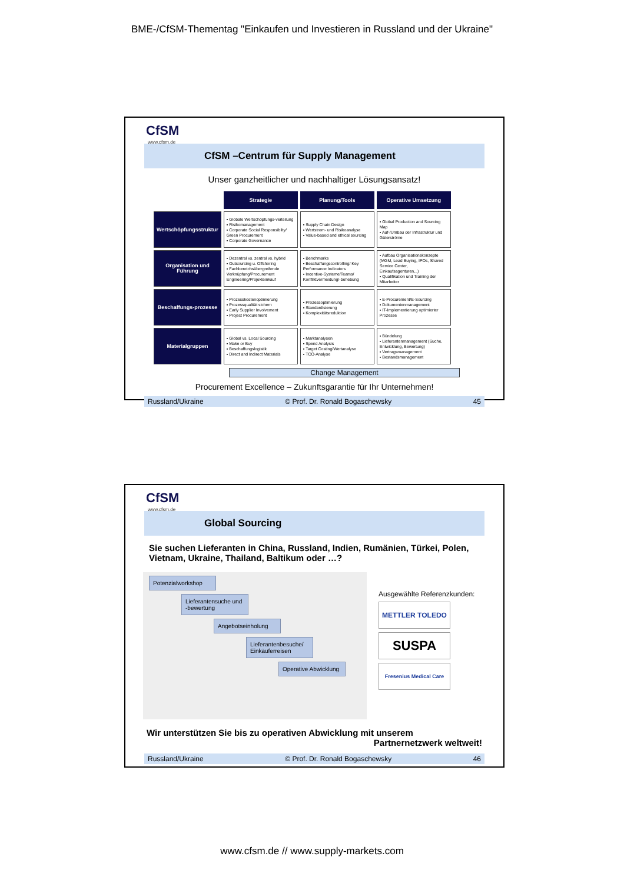BME-/CfSM-Thementag "Einkaufen und Investieren in Russland und der Ukraine"
CfSM
www.cfsm.de
CfSM –Centrum für Supply Management
Unser ganzheitlicher und nachhaltiger Lösungsansatz!
| | Strategie | Planung/Tools | Operative Umsetzung |
| Wertschöpfungsstruktur | ▪ Globale Wertschöpfungs-verteilung ▪ Risikomanagement ▪ Corporate Social Responsibilty/ Green Procurement ▪ Corporate Governance | ▪ Supply Chain Design ▪ Wertstrom- und Risikoanalyse ▪ Value-based and ethical sourcing | ▪ Global Production and Sourcing Map ▪ Auf-/Umbau der Infrastruktur und Güterströme |
| Organisation und Führung | ▪ Dezentral vs. zentral vs. hybrid ▪ Outsourcing u. Offshoring ▪ Fachbereichsübergreifende Verknüpfung/Procurement Engineering/Projekteinkauf | ▪ Benchmarks ▪ Beschaffungscontrolling/ Key Performance Indicators ▪ Incentive-Systeme/Teams/ Konfliktvermeidung/-behebung | ▪ Aufbau Organisationskonzepte (MGM, Lead Buying, IPOs, Shared Service Center, Einkaufsagenturen,..) ▪ Qualifikation und Training der Mitarbeiter |
| Beschaffungs-prozesse | ▪ Prozesskostenoptimierung ▪ Prozessqualität sichern ▪ Early Supplier Involvement ▪ Project Procurement | ▪ Prozessoptimierung ▪ Standardisierung ▪ Komplexitätsreduktion | ▪ E-Procurement/E-Sourcing ▪ Dokumentenmanagement ▪ IT-Implementierung optimierter Prozesse |
| Materialgruppen | ▪ Global vs. Local Sourcing ▪ Make or Buy ▪ Beschaffungslogistik ▪ Direct and Indirect Materials | ▪ Marktanalysen ▪ Spend Analysis ▪ Target Costing/Wertanalyse ▪ TCO-Analyse | ▪ Bündelung ▪ Lieferantenmanagement (Suche, Entwicklung, Bewertung) ▪ Vertragsmanagement ▪ Bestandsmanagement |
Change Management
Procurement Excellence – Zukunftsgarantie für Ihr Unternehmen!
Russland/Ukraine © Prof. Dr. Ronald Bogaschewsky 45
CfSM
www.cfsm.de
Global Sourcing
Sie suchen Lieferanten in China, Russland, Indien, Rumänien, Türkei, Polen, Vietnam, Ukraine, Thailand, Baltikum oder …?
Potenzialworkshop
Lieferantensuche und -bewertung
Angebotseinholung
Lieferantenbesuche/ Einkäuferreisen
Operative Abwicklung
Ausgewählte Referenzkunden:
METTLER TOLEDO
SUSPA
Fresenius Medical Care
Wir unterstützen Sie bis zu operativen Abwicklung mit unserem
Partnernetzwerk weltweit!
Russland/Ukraine © Prof. Dr. Ronald Bogaschewsky 46
www.cfsm.de // www.supply-markets.com